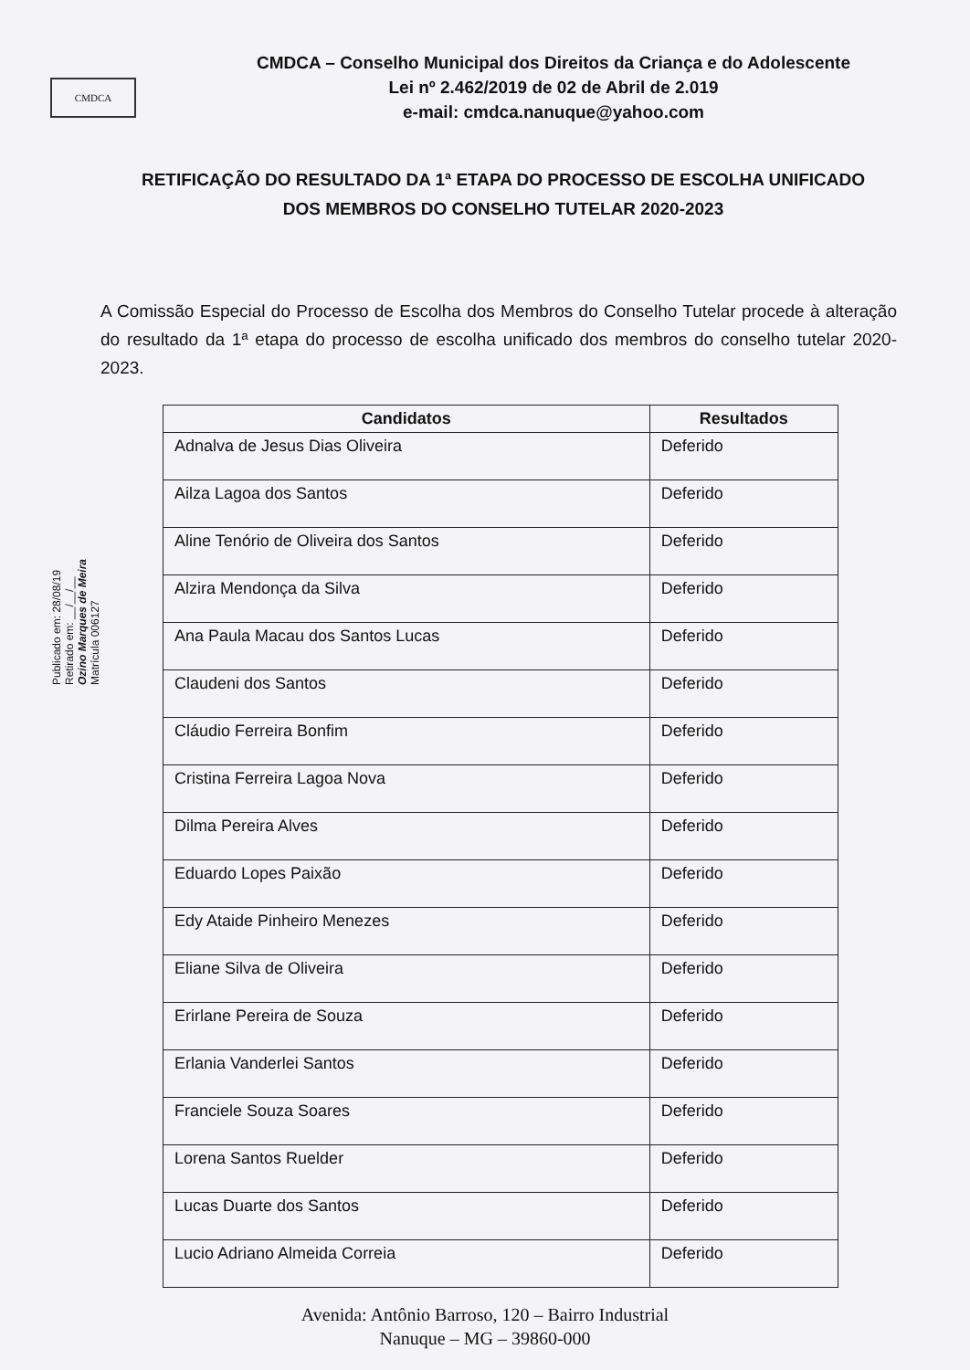CMDCA
CMDCA – Conselho Municipal dos Direitos da Criança e do Adolescente
Lei nº 2.462/2019 de 02 de Abril de 2.019
e-mail: cmdca.nanuque@yahoo.com
RETIFICAÇÃO DO RESULTADO DA 1ª ETAPA DO PROCESSO DE ESCOLHA UNIFICADO DOS MEMBROS DO CONSELHO TUTELAR 2020-2023
A Comissão Especial do Processo de Escolha dos Membros do Conselho Tutelar procede à alteração do resultado da 1ª etapa do processo de escolha unificado dos membros do conselho tutelar 2020-2023.
Publicado em: 28/08/19
Retirado em: __/__/__
Ozino Marques de Meira
Matrícula 006127
| Candidatos | Resultados |
| --- | --- |
| Adnalva de Jesus Dias Oliveira | Deferido |
| Ailza Lagoa dos Santos | Deferido |
| Aline Tenório de Oliveira dos Santos | Deferido |
| Alzira Mendonça da Silva | Deferido |
| Ana Paula Macau dos Santos Lucas | Deferido |
| Claudeni dos Santos | Deferido |
| Cláudio Ferreira Bonfim | Deferido |
| Cristina Ferreira Lagoa Nova | Deferido |
| Dilma Pereira Alves | Deferido |
| Eduardo Lopes Paixão | Deferido |
| Edy Ataide Pinheiro Menezes | Deferido |
| Eliane Silva de Oliveira | Deferido |
| Erirlane Pereira de Souza | Deferido |
| Erlania Vanderlei Santos | Deferido |
| Franciele Souza Soares | Deferido |
| Lorena Santos Ruelder | Deferido |
| Lucas Duarte dos Santos | Deferido |
| Lucio Adriano Almeida Correia | Deferido |
Avenida: Antônio Barroso, 120 – Bairro Industrial
Nanuque – MG – 39860-000